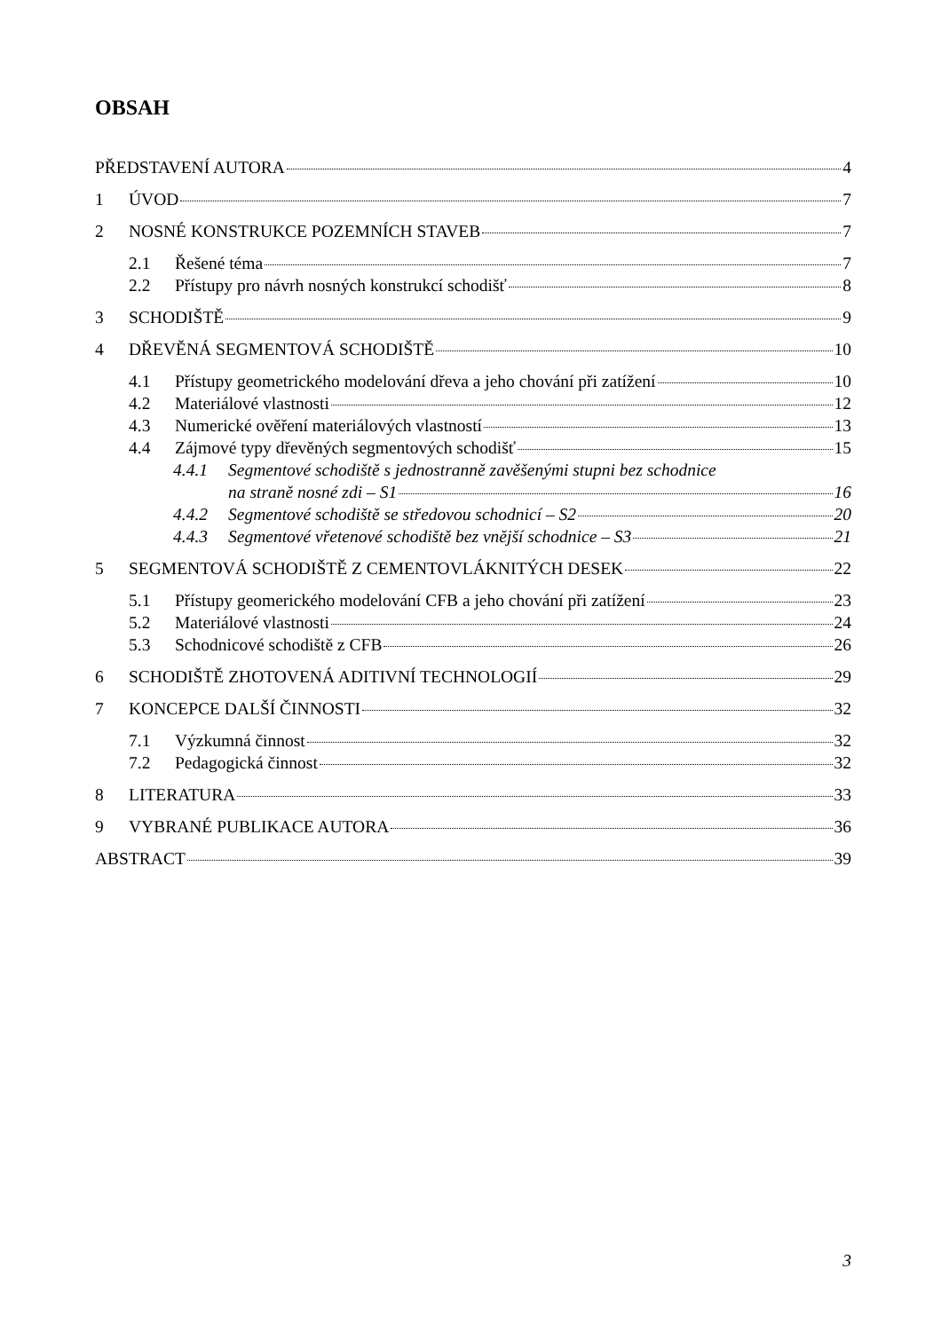OBSAH
PŘEDSTAVENÍ AUTORA 4
1 ÚVOD 7
2 NOSNÉ KONSTRUKCE POZEMNÍCH STAVEB 7
2.1 Řešené téma 7
2.2 Přístupy pro návrh nosných konstrukcí schodišť 8
3 SCHODIŠTĚ 9
4 DŘEVĚNÁ SEGMENTOVÁ SCHODIŠTĚ 10
4.1 Přístupy geometrického modelování dřeva a jeho chování při zatížení 10
4.2 Materiálové vlastnosti 12
4.3 Numerické ověření materiálových vlastností 13
4.4 Zájmové typy dřevěných segmentových schodišť 15
4.4.1 Segmentové schodiště s jednostranně zavěšenými stupni bez schodnice
na straně nosné zdi – S1 16
4.4.2 Segmentové schodiště se středovou schodnicí – S2 20
4.4.3 Segmentové vřetenové schodiště bez vnější schodnice – S3 21
5 SEGMENTOVÁ SCHODIŠTĚ Z CEMENTOVLÁKNITÝCH DESEK 22
5.1 Přístupy geomerického modelování CFB a jeho chování při zatížení 23
5.2 Materiálové vlastnosti 24
5.3 Schodnicové schodiště z CFB 26
6 SCHODIŠTĚ ZHOTOVENÁ ADITIVNÍ TECHNOLOGIÍ 29
7 KONCEPCE DALŠÍ ČINNOSTI 32
7.1 Výzkumná činnost 32
7.2 Pedagogická činnost 32
8 LITERATURA 33
9 VYBRANÉ PUBLIKACE AUTORA 36
ABSTRACT 39
3